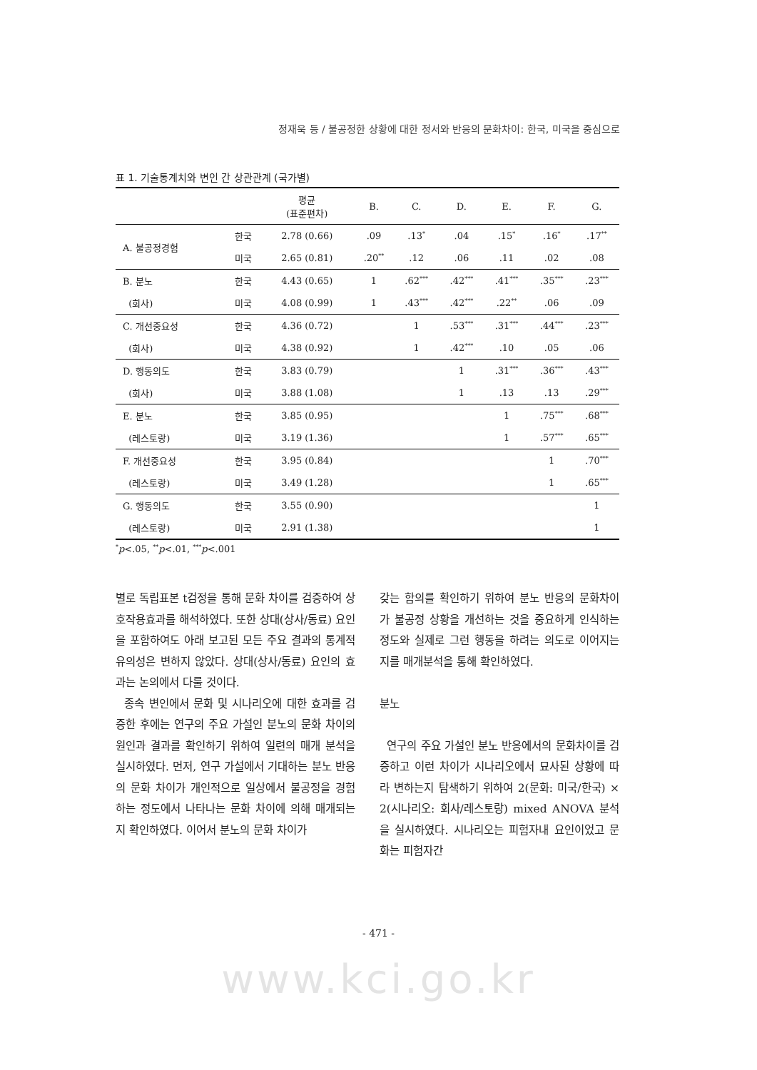정재욱 등 / 불공정한 상황에 대한 정서와 반응의 문화차이: 한국, 미국을 중심으로
표 1. 기술통계치와 변인 간 상관관계 (국가별)
| | | 평균 (표준편차) | B. | C. | D. | E. | F. | G. |
| --- | --- | --- | --- | --- | --- | --- | --- | --- |
| A. 불공정경험 | 한국 | 2.78 (0.66) | .09 | .13<sup>*</sup> | .04 | .15<sup>*</sup> | .16<sup>*</sup> | .17<sup>**</sup> |
| | 미국 | 2.65 (0.81) | .20<sup>**</sup> | .12 | .06 | .11 | .02 | .08 |
| B. 분노 | 한국 | 4.43 (0.65) | 1 | .62<sup>***</sup> | .42<sup>***</sup> | .41<sup>***</sup> | .35<sup>***</sup> | .23<sup>***</sup> |
| (회사) | 미국 | 4.08 (0.99) | 1 | .43<sup>***</sup> | .42<sup>***</sup> | .22<sup>**</sup> | .06 | .09 |
| C. 개선중요성 | 한국 | 4.36 (0.72) | | 1 | .53<sup>***</sup> | .31<sup>***</sup> | .44<sup>***</sup> | .23<sup>***</sup> |
| (회사) | 미국 | 4.38 (0.92) | | 1 | .42<sup>***</sup> | .10 | .05 | .06 |
| D. 행동의도 | 한국 | 3.83 (0.79) | | | 1 | .31<sup>***</sup> | .36<sup>***</sup> | .43<sup>***</sup> |
| (회사) | 미국 | 3.88 (1.08) | | | 1 | .13 | .13 | .29<sup>***</sup> |
| E. 분노 | 한국 | 3.85 (0.95) | | | | 1 | .75<sup>***</sup> | .68<sup>***</sup> |
| (레스토랑) | 미국 | 3.19 (1.36) | | | | 1 | .57<sup>***</sup> | .65<sup>***</sup> |
| F. 개선중요성 | 한국 | 3.95 (0.84) | | | | | 1 | .70<sup>***</sup> |
| (레스토랑) | 미국 | 3.49 (1.28) | | | | | 1 | .65<sup>***</sup> |
| G. 행동의도 | 한국 | 3.55 (0.90) | | | | | | 1 |
| (레스토랑) | 미국 | 2.91 (1.38) | | | | | | 1 |
<sup>*</sup> p<.05, <sup>**</sup>p<.01, <sup>***</sup>p<.001
별로 독립표본 t검정을 통해 문화 차이를 검증하여 상호작용효과를 해석하였다. 또한 상대(상사/동료) 요인을 포함하여도 아래 보고된 모든 주요 결과의 통계적 유의성은 변하지 않았다. 상대(상사/동료) 요인의 효과는 논의에서 다룰 것이다.
종속 변인에서 문화 및 시나리오에 대한 효과를 검증한 후에는 연구의 주요 가설인 분노의 문화 차이의 원인과 결과를 확인하기 위하여 일련의 매개 분석을 실시하였다. 먼저, 연구 가설에서 기대하는 분노 반응의 문화 차이가 개인적으로 일상에서 불공정을 경험하는 정도에서 나타나는 문화 차이에 의해 매개되는지 확인하였다. 이어서 분노의 문화 차이가
갖는 함의를 확인하기 위하여 분노 반응의 문화차이가 불공정 상황을 개선하는 것을 중요하게 인식하는 정도와 실제로 그런 행동을 하려는 의도로 이어지는지를 매개분석을 통해 확인하였다.
분노
연구의 주요 가설인 분노 반응에서의 문화차이를 검증하고 이런 차이가 시나리오에서 묘사된 상황에 따라 변하는지 탐색하기 위하여 2(문화: 미국/한국) × 2(시나리오: 회사/레스토랑) mixed ANOVA 분석을 실시하였다. 시나리오는 피험자내 요인이었고 문화는 피험자간
- 471 -
www.kci.go.kr